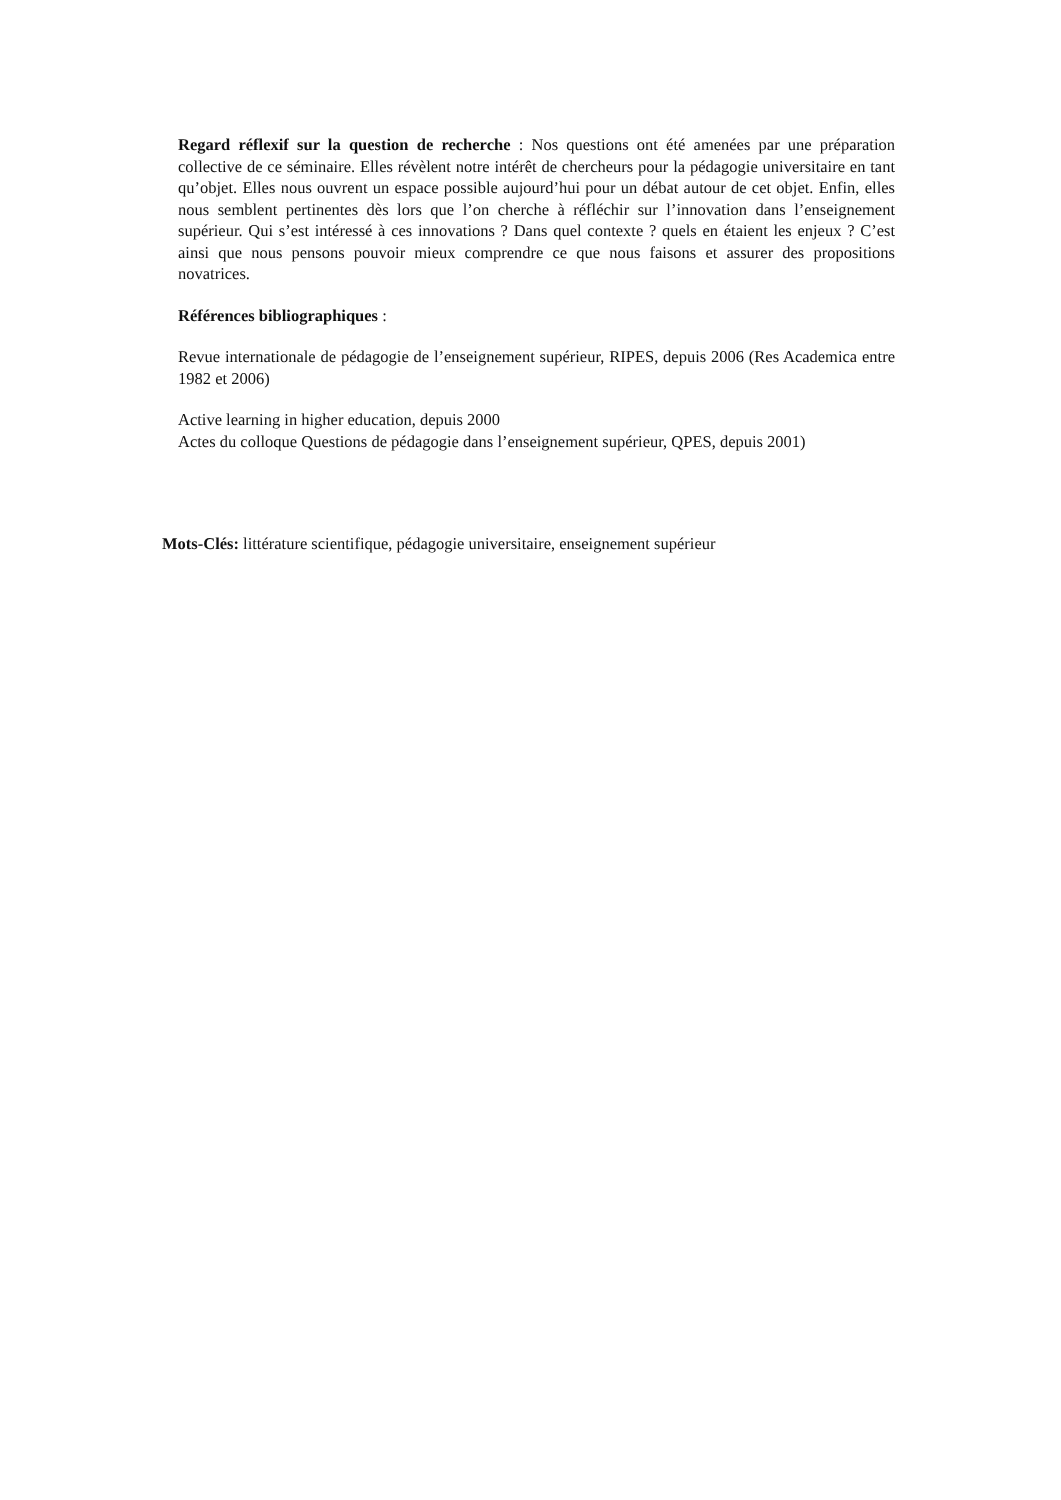Regard réflexif sur la question de recherche : Nos questions ont été amenées par une préparation collective de ce séminaire. Elles révèlent notre intérêt de chercheurs pour la pédagogie universitaire en tant qu’objet. Elles nous ouvrent un espace possible aujourd’hui pour un débat autour de cet objet. Enfin, elles nous semblent pertinentes dès lors que l’on cherche à réfléchir sur l’innovation dans l’enseignement supérieur. Qui s’est intéressé à ces innovations ? Dans quel contexte ? quels en étaient les enjeux ? C’est ainsi que nous pensons pouvoir mieux comprendre ce que nous faisons et assurer des propositions novatrices.
Références bibliographiques :
Revue internationale de pédagogie de l’enseignement supérieur, RIPES, depuis 2006 (Res Academica entre 1982 et 2006)
Active learning in higher education, depuis 2000
Actes du colloque Questions de pédagogie dans l’enseignement supérieur, QPES, depuis 2001)
Mots-Clés: littérature scientifique, pédagogie universitaire, enseignement supérieur